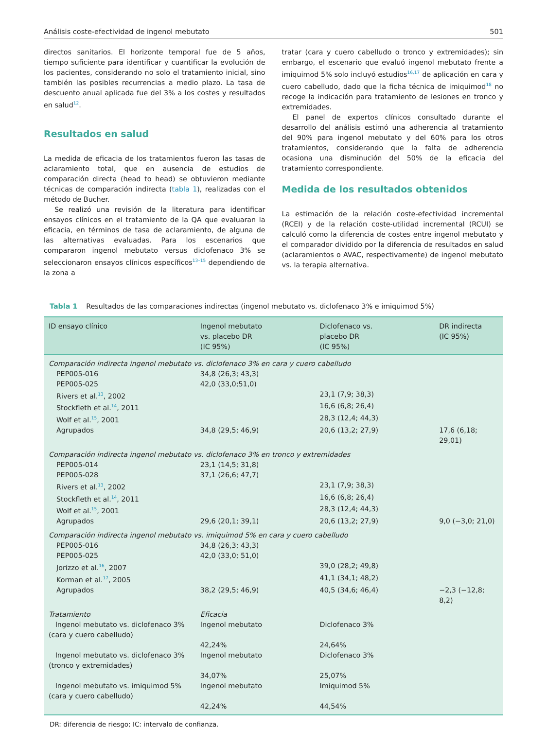Análisis coste-efectividad de ingenol mebutato 501
directos sanitarios. El horizonte temporal fue de 5 años, tiempo suficiente para identificar y cuantificar la evolución de los pacientes, considerando no solo el tratamiento inicial, sino también las posibles recurrencias a medio plazo. La tasa de descuento anual aplicada fue del 3% a los costes y resultados en salud<sup>12</sup>.
Resultados en salud
La medida de eficacia de los tratamientos fueron las tasas de aclaramiento total, que en ausencia de estudios de comparación directa (head to head) se obtuvieron mediante técnicas de comparación indirecta (tabla 1), realizadas con el método de Bucher.
Se realizó una revisión de la literatura para identificar ensayos clínicos en el tratamiento de la QA que evaluaran la eficacia, en términos de tasa de aclaramiento, de alguna de las alternativas evaluadas. Para los escenarios que compararon ingenol mebutato versus diclofenaco 3% se seleccionaron ensayos clínicos específicos<sup>13–15</sup> dependiendo de la zona a
tratar (cara y cuero cabelludo o tronco y extremidades); sin embargo, el escenario que evaluó ingenol mebutato frente a imiquimod 5% solo incluyó estudios<sup>16,17</sup> de aplicación en cara y cuero cabelludo, dado que la ficha técnica de imiquimod<sup>18</sup> no recoge la indicación para tratamiento de lesiones en tronco y extremidades.
El panel de expertos clínicos consultado durante el desarrollo del análisis estimó una adherencia al tratamiento del 90% para ingenol mebutato y del 60% para los otros tratamientos, considerando que la falta de adherencia ocasiona una disminución del 50% de la eficacia del tratamiento correspondiente.
Medida de los resultados obtenidos
La estimación de la relación coste-efectividad incremental (RCEI) y de la relación coste-utilidad incremental (RCUI) se calculó como la diferencia de costes entre ingenol mebutato y el comparador dividido por la diferencia de resultados en salud (aclaramientos o AVAC, respectivamente) de ingenol mebutato vs. la terapia alternativa.
Tabla 1 Resultados de las comparaciones indirectas (ingenol mebutato vs. diclofenaco 3% e imiquimod 5%)
| ID ensayo clínico | Ingenol mebutato vs. placebo DR (IC 95%) | Diclofenaco vs. placebo DR (IC 95%) | DR indirecta (IC 95%) |
| --- | --- | --- | --- |
| Comparación indirecta ingenol mebutato vs. diclofenaco 3% en cara y cuero cabelludo | | | |
| PEP005-016 | 34,8 (26,3; 43,3) | | |
| PEP005-025 | 42,0 (33,0;51,0) | | |
| Rivers et al.<sup>13</sup>, 2002 | | 23,1 (7,9; 38,3) | |
| Stockfleth et al.<sup>14</sup>, 2011 | | 16,6 (6,8; 26,4) | |
| Wolf et al.<sup>15</sup>, 2001 | | 28,3 (12,4; 44,3) | |
| Agrupados | 34,8 (29,5; 46,9) | 20,6 (13,2; 27,9) | 17,6 (6,18; 29,01) |
| Comparación indirecta ingenol mebutato vs. diclofenaco 3% en tronco y extremidades | | | |
| PEP005-014 | 23,1 (14,5; 31,8) | | |
| PEP005-028 | 37,1 (26,6; 47,7) | | |
| Rivers et al.<sup>13</sup>, 2002 | | 23,1 (7,9; 38,3) | |
| Stockfleth et al.<sup>14</sup>, 2011 | | 16,6 (6,8; 26,4) | |
| Wolf et al.<sup>15</sup>, 2001 | | 28,3 (12,4; 44,3) | |
| Agrupados | 29,6 (20,1; 39,1) | 20,6 (13,2; 27,9) | 9,0 (−3,0; 21,0) |
| Comparación indirecta ingenol mebutato vs. imiquimod 5% en cara y cuero cabelludo | | | |
| PEP005-016 | 34,8 (26,3; 43,3) | | |
| PEP005-025 | 42,0 (33,0; 51,0) | | |
| Jorizzo et al.<sup>16</sup>, 2007 | | 39,0 (28,2; 49,8) | |
| Korman et al.<sup>17</sup>, 2005 | | 41,1 (34,1; 48,2) | |
| Agrupados | 38,2 (29,5; 46,9) | 40,5 (34,6; 46,4) | −2,3 (−12,8; 8,2) |
| Tratamiento | Eficacia | | |
| Ingenol mebutato vs. diclofenaco 3% (cara y cuero cabelludo) | Ingenol mebutato 42,24% | Diclofenaco 3% 24,64% | |
| Ingenol mebutato vs. diclofenaco 3% (tronco y extremidades) | Ingenol mebutato 34,07% | Diclofenaco 3% 25,07% | |
| Ingenol mebutato vs. imiquimod 5% (cara y cuero cabelludo) | Ingenol mebutato 42,24% | Imiquimod 5% 44,54% | |
DR: diferencia de riesgo; IC: intervalo de confianza.